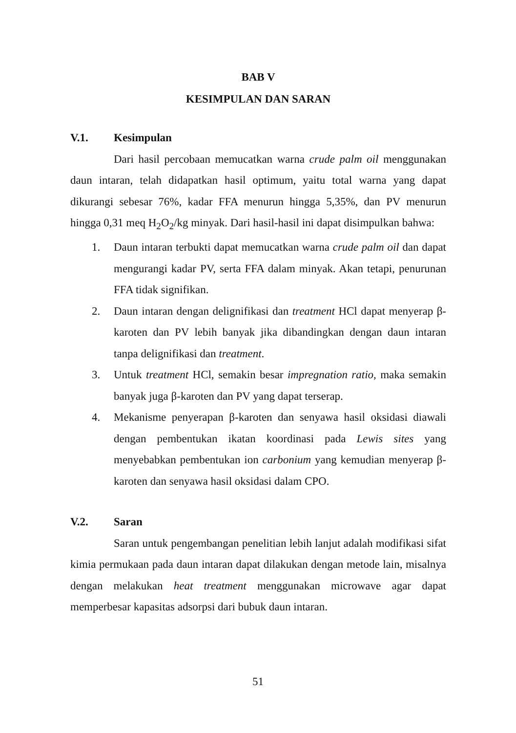BAB V
KESIMPULAN DAN SARAN
V.1. Kesimpulan
Dari hasil percobaan memucatkan warna crude palm oil menggunakan daun intaran, telah didapatkan hasil optimum, yaitu total warna yang dapat dikurangi sebesar 76%, kadar FFA menurun hingga 5,35%, dan PV menurun hingga 0,31 meq H<sub>2</sub>O<sub>2</sub>/kg minyak. Dari hasil-hasil ini dapat disimpulkan bahwa:
1. Daun intaran terbukti dapat memucatkan warna crude palm oil dan dapat mengurangi kadar PV, serta FFA dalam minyak. Akan tetapi, penurunan FFA tidak signifikan.
2. Daun intaran dengan delignifikasi dan treatment HCl dapat menyerap β-karoten dan PV lebih banyak jika dibandingkan dengan daun intaran tanpa delignifikasi dan treatment.
3. Untuk treatment HCl, semakin besar impregnation ratio, maka semakin banyak juga β-karoten dan PV yang dapat terserap.
4. Mekanisme penyerapan β-karoten dan senyawa hasil oksidasi diawali dengan pembentukan ikatan koordinasi pada Lewis sites yang menyebabkan pembentukan ion carbonium yang kemudian menyerap β-karoten dan senyawa hasil oksidasi dalam CPO.
V.2. Saran
Saran untuk pengembangan penelitian lebih lanjut adalah modifikasi sifat kimia permukaan pada daun intaran dapat dilakukan dengan metode lain, misalnya dengan melakukan heat treatment menggunakan microwave agar dapat memperbesar kapasitas adsorpsi dari bubuk daun intaran.
51